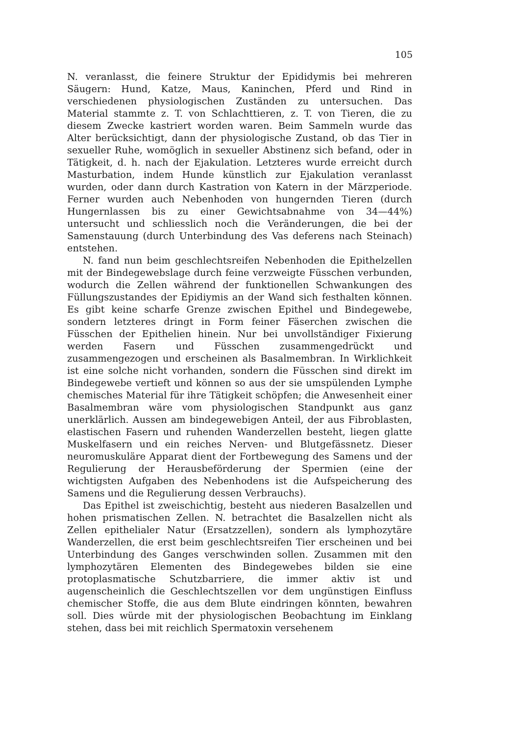105
N. veranlasst, die feinere Struktur der Epididymis bei mehreren Säugern: Hund, Katze, Maus, Kaninchen, Pferd und Rind in verschiedenen physiologischen Zuständen zu untersuchen. Das Material stammte z. T. von Schlachttieren, z. T. von Tieren, die zu diesem Zwecke kastriert worden waren. Beim Sammeln wurde das Alter berücksichtigt, dann der physiologische Zustand, ob das Tier in sexueller Ruhe, womöglich in sexueller Abstinenz sich befand, oder in Tätigkeit, d. h. nach der Ejakulation. Letzteres wurde erreicht durch Masturbation, indem Hunde künstlich zur Ejakulation veranlasst wurden, oder dann durch Kastration von Katern in der Märzperiode. Ferner wurden auch Nebenhoden von hungernden Tieren (durch Hungernlassen bis zu einer Gewichtsabnahme von 34—44%) untersucht und schliesslich noch die Veränderungen, die bei der Samenstauung (durch Unterbindung des Vas deferens nach Steinach) entstehen.
N. fand nun beim geschlechtsreifen Nebenhoden die Epithelzellen mit der Bindegewebslage durch feine verzweigte Füsschen verbunden, wodurch die Zellen während der funktionellen Schwankungen des Füllungszustandes der Epidiymis an der Wand sich festhalten können. Es gibt keine scharfe Grenze zwischen Epithel und Bindegewebe, sondern letzteres dringt in Form feiner Fäserchen zwischen die Füsschen der Epithelien hinein. Nur bei unvollständiger Fixierung werden Fasern und Füsschen zusammengedrückt und zusammengezogen und erscheinen als Basalmembran. In Wirklichkeit ist eine solche nicht vorhanden, sondern die Füsschen sind direkt im Bindegewebe vertieft und können so aus der sie umspülenden Lymphe chemisches Material für ihre Tätigkeit schöpfen; die Anwesenheit einer Basalmembran wäre vom physiologischen Standpunkt aus ganz unerklärlich. Aussen am bindegewebigen Anteil, der aus Fibroblasten, elastischen Fasern und ruhenden Wanderzellen besteht, liegen glatte Muskelfasern und ein reiches Nerven- und Blutgefässnetz. Dieser neuromuskuläre Apparat dient der Fortbewegung des Samens und der Regulierung der Herausbeförderung der Spermien (eine der wichtigsten Aufgaben des Nebenhodens ist die Aufspeicherung des Samens und die Regulierung dessen Verbrauchs).
Das Epithel ist zweischichtig, besteht aus niederen Basalzellen und hohen prismatischen Zellen. N. betrachtet die Basalzellen nicht als Zellen epithelialer Natur (Ersatzzellen), sondern als lymphozytäre Wanderzellen, die erst beim geschlechtsreifen Tier erscheinen und bei Unterbindung des Ganges verschwinden sollen. Zusammen mit den lymphozytären Elementen des Bindegewebes bilden sie eine protoplasmatische Schutzbarriere, die immer aktiv ist und augenscheinlich die Geschlechtszellen vor dem ungünstigen Einfluss chemischer Stoffe, die aus dem Blute eindringen könnten, bewahren soll. Dies würde mit der physiologischen Beobachtung im Einklang stehen, dass bei mit reichlich Spermatoxin versehenem